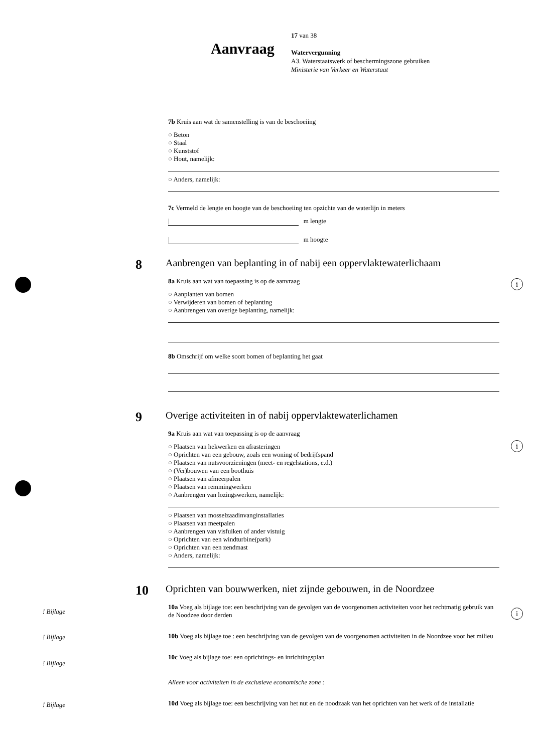Aanvraag
17 van 38
Watervergunning
A3. Waterstaatswerk of beschermingszone gebruiken
Ministerie van Verkeer en Waterstaat
7b Kruis aan wat de samenstelling is van de beschoeiing
○ Beton
○ Staal
○ Kunststof
○ Hout, namelijk:
○ Anders, namelijk:
7c Vermeld de lengte en hoogte van de beschoeiing ten opzichte van de waterlijn in meters
| m lengte
| m hoogte
8
Aanbrengen van beplanting in of nabij een oppervlaktewaterlichaam
8a Kruis aan wat van toepassing is op de aanvraag
○ Aanplanten van bomen
○ Verwijderen van bomen of beplanting
○ Aanbrengen van overige beplanting, namelijk:
8b Omschrijf om welke soort bomen of beplanting het gaat
9
Overige activiteiten in of nabij oppervlaktewaterlichamen
9a Kruis aan wat van toepassing is op de aanvraag
○ Plaatsen van hekwerken en afrasteringen
○ Oprichten van een gebouw, zoals een woning of bedrijfspand
○ Plaatsen van nutsvoorzieningen (meet- en regelstations, e.d.)
○ (Ver)bouwen van een boothuis
○ Plaatsen van afmeerpalen
○ Plaatsen van remmingwerken
○ Aanbrengen van lozingswerken, namelijk:
○ Plaatsen van mosselzaadinvanginstallaties
○ Plaatsen van meetpalen
○ Aanbrengen van visfuiken of ander vistuig
○ Oprichten van een windturbine(park)
○ Oprichten van een zendmast
○ Anders, namelijk:
10
Oprichten van bouwwerken, niet zijnde gebouwen, in de Noordzee
10a Voeg als bijlage toe: een beschrijving van de gevolgen van de voorgenomen activiteiten voor het rechtmatig gebruik van de Noodzee door derden
10b Voeg als bijlage toe : een beschrijving van de gevolgen van de voorgenomen activiteiten in de Noordzee voor het milieu
10c Voeg als bijlage toe: een oprichtings- en inrichtingsplan
Alleen voor activiteiten in de exclusieve economische zone :
10d Voeg als bijlage toe: een beschrijving van het nut en de noodzaak van het oprichten van het werk of de installatie
i
i
i ! Bijlage
! Bijlage
! Bijlage
! Bijlage